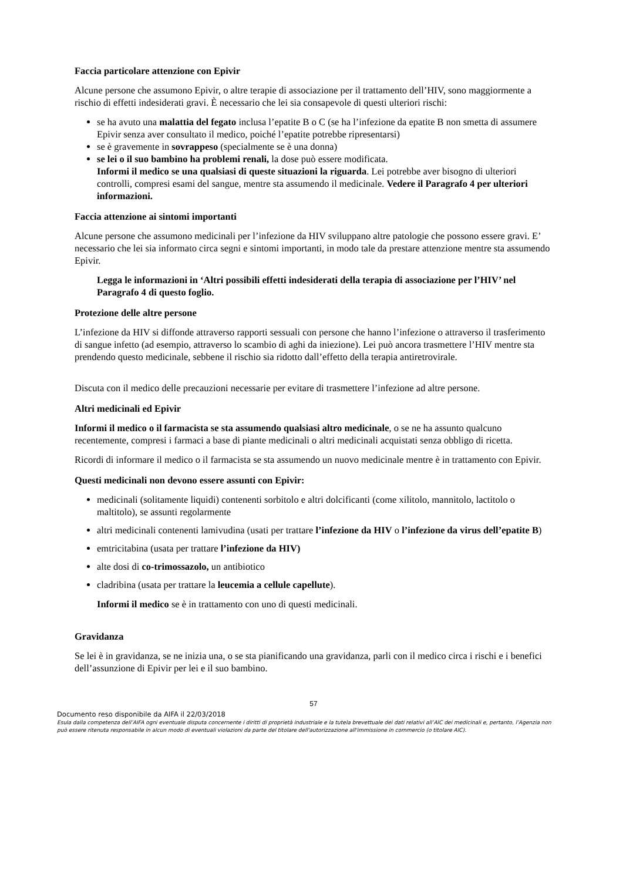Faccia particolare attenzione con Epivir
Alcune persone che assumono Epivir, o altre terapie di associazione per il trattamento dell’HIV, sono maggiormente a rischio di effetti indesiderati gravi. È necessario che lei sia consapevole di questi ulteriori rischi:
se ha avuto una malattia del fegato inclusa l’epatite B o C (se ha l’infezione da epatite B non smetta di assumere Epivir senza aver consultato il medico, poiché l’epatite potrebbe ripresentarsi)
se è gravemente in sovrappeso (specialmente se è una donna)
se lei o il suo bambino ha problemi renali, la dose può essere modificata.
Informi il medico se una qualsiasi di queste situazioni la riguarda. Lei potrebbe aver bisogno di ulteriori controlli, compresi esami del sangue, mentre sta assumendo il medicinale. Vedere il Paragrafo 4 per ulteriori informazioni.
Faccia attenzione ai sintomi importanti
Alcune persone che assumono medicinali per l’infezione da HIV sviluppano altre patologie che possono essere gravi. E’ necessario che lei sia informato circa segni e sintomi importanti, in modo tale da prestare attenzione mentre sta assumendo Epivir.
Legga le informazioni in ‘Altri possibili effetti indesiderati della terapia di associazione per l’HIV’ nel Paragrafo 4 di questo foglio.
Protezione delle altre persone
L’infezione da HIV si diffonde attraverso rapporti sessuali con persone che hanno l’infezione o attraverso il trasferimento di sangue infetto (ad esempio, attraverso lo scambio di aghi da iniezione). Lei può ancora trasmettere l’HIV mentre sta prendendo questo medicinale, sebbene il rischio sia ridotto dall’effetto della terapia antiretrovirale.
Discuta con il medico delle precauzioni necessarie per evitare di trasmettere l’infezione ad altre persone.
Altri medicinali ed Epivir
Informi il medico o il farmacista se sta assumendo qualsiasi altro medicinale, o se ne ha assunto qualcuno recentemente, compresi i farmaci a base di piante medicinali o altri medicinali acquistati senza obbligo di ricetta.
Ricordi di informare il medico o il farmacista se sta assumendo un nuovo medicinale mentre è in trattamento con Epivir.
Questi medicinali non devono essere assunti con Epivir:
medicinali (solitamente liquidi) contenenti sorbitolo e altri dolcificanti (come xilitolo, mannitolo, lactitolo o maltitolo), se assunti regolarmente
altri medicinali contenenti lamivudina (usati per trattare l’infezione da HIV o l’infezione da virus dell’epatite B)
emtricitabina (usata per trattare l’infezione da HIV)
alte dosi di co-trimossazolo, un antibiotico
cladribina (usata per trattare la leucemia a cellule capellute).
Informi il medico se è in trattamento con uno di questi medicinali.
Gravidanza
Se lei è in gravidanza, se ne inizia una, o se sta pianificando una gravidanza, parli con il medico circa i rischi e i benefici dell’assunzione di Epivir per lei e il suo bambino.
57
Documento reso disponibile da AIFA il 22/03/2018
Esula dalla competenza dell’AIFA ogni eventuale disputa concernente i diritti di proprietà industriale e la tutela brevettuale dei dati relativi all’AIC dei medicinali e, pertanto, l’Agenzia non può essere ritenuta responsabile in alcun modo di eventuali violazioni da parte del titolare dell'autorizzazione all'immissione in commercio (o titolare AIC).